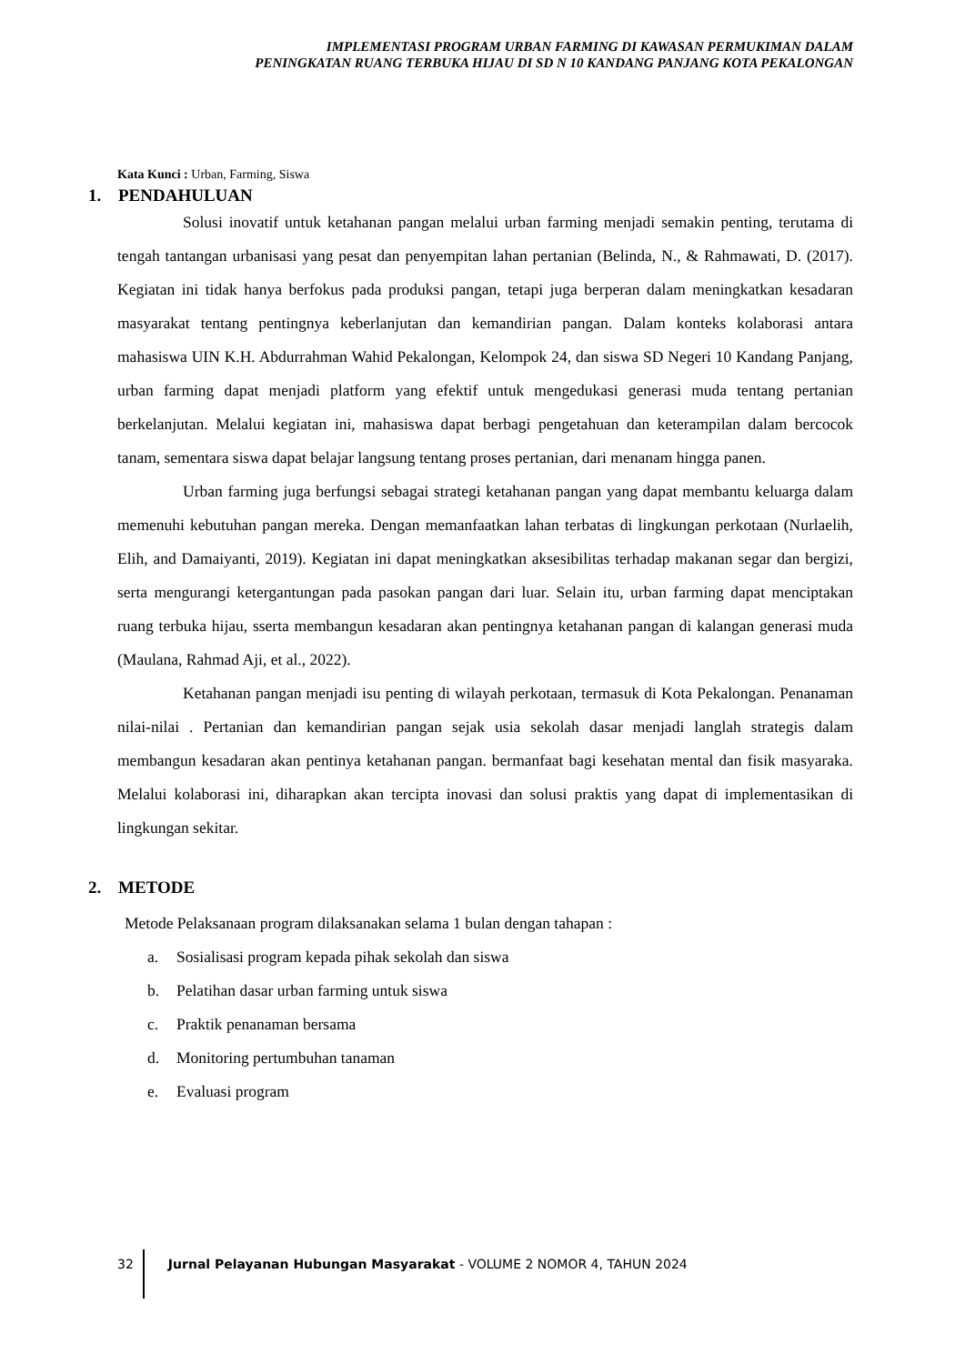IMPLEMENTASI PROGRAM URBAN FARMING DI KAWASAN PERMUKIMAN DALAM
PENINGKATAN RUANG TERBUKA HIJAU DI SD N 10 KANDANG PANJANG KOTA PEKALONGAN
Kata Kunci : Urban, Farming, Siswa
1. PENDAHULUAN
Solusi inovatif untuk ketahanan pangan melalui urban farming menjadi semakin penting, terutama di tengah tantangan urbanisasi yang pesat dan penyempitan lahan pertanian (Belinda, N., & Rahmawati, D. (2017). Kegiatan ini tidak hanya berfokus pada produksi pangan, tetapi juga berperan dalam meningkatkan kesadaran masyarakat tentang pentingnya keberlanjutan dan kemandirian pangan. Dalam konteks kolaborasi antara mahasiswa UIN K.H. Abdurrahman Wahid Pekalongan, Kelompok 24, dan siswa SD Negeri 10 Kandang Panjang, urban farming dapat menjadi platform yang efektif untuk mengedukasi generasi muda tentang pertanian berkelanjutan. Melalui kegiatan ini, mahasiswa dapat berbagi pengetahuan dan keterampilan dalam bercocok tanam, sementara siswa dapat belajar langsung tentang proses pertanian, dari menanam hingga panen.
Urban farming juga berfungsi sebagai strategi ketahanan pangan yang dapat membantu keluarga dalam memenuhi kebutuhan pangan mereka. Dengan memanfaatkan lahan terbatas di lingkungan perkotaan (Nurlaelih, Elih, and Damaiyanti, 2019). Kegiatan ini dapat meningkatkan aksesibilitas terhadap makanan segar dan bergizi, serta mengurangi ketergantungan pada pasokan pangan dari luar. Selain itu, urban farming dapat menciptakan ruang terbuka hijau, sserta membangun kesadaran akan pentingnya ketahanan pangan di kalangan generasi muda (Maulana, Rahmad Aji, et al., 2022).
Ketahanan pangan menjadi isu penting di wilayah perkotaan, termasuk di Kota Pekalongan. Penanaman nilai-nilai . Pertanian dan kemandirian pangan sejak usia sekolah dasar menjadi langlah strategis dalam membangun kesadaran akan pentinya ketahanan pangan. bermanfaat bagi kesehatan mental dan fisik masyaraka. Melalui kolaborasi ini, diharapkan akan tercipta inovasi dan solusi praktis yang dapat di implementasikan di lingkungan sekitar.
2. METODE
Metode Pelaksanaan program dilaksanakan selama 1 bulan dengan tahapan :
a. Sosialisasi program kepada pihak sekolah dan siswa
b. Pelatihan dasar urban farming untuk siswa
c. Praktik penanaman bersama
d. Monitoring pertumbuhan tanaman
e. Evaluasi program
32 Jurnal Pelayanan Hubungan Masyarakat - VOLUME 2 NOMOR 4, TAHUN 2024